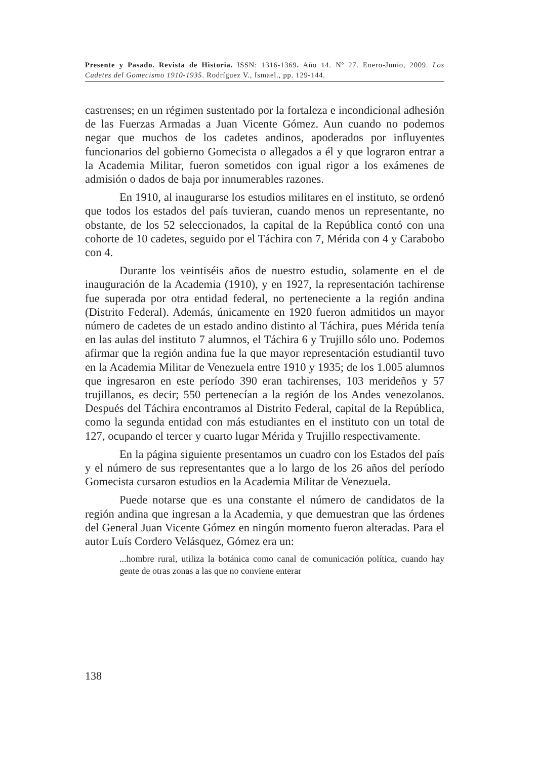Presente y Pasado. Revista de Historia. ISSN: 1316-1369. Año 14. Nº 27. Enero-Junio, 2009. Los Cadetes del Gomecismo 1910-1935. Rodríguez V., Ismael., pp. 129-144.
castrenses; en un régimen sustentado por la fortaleza e incondicional adhesión de las Fuerzas Armadas a Juan Vicente Gómez. Aun cuando no podemos negar que muchos de los cadetes andinos, apoderados por influyentes funcionarios del gobierno Gomecista o allegados a él y que lograron entrar a la Academia Militar, fueron sometidos con igual rigor a los exámenes de admisión o dados de baja por innumerables razones.
En 1910, al inaugurarse los estudios militares en el instituto, se ordenó que todos los estados del país tuvieran, cuando menos un representante, no obstante, de los 52 seleccionados, la capital de la República contó con una cohorte de 10 cadetes, seguido por el Táchira con 7, Mérida con 4 y Carabobo con 4.
Durante los veintiséis años de nuestro estudio, solamente en el de inauguración de la Academia (1910), y en 1927, la representación tachirense fue superada por otra entidad federal, no perteneciente a la región andina (Distrito Federal). Además, únicamente en 1920 fueron admitidos un mayor número de cadetes de un estado andino distinto al Táchira, pues Mérida tenía en las aulas del instituto 7 alumnos, el Táchira 6 y Trujillo sólo uno. Podemos afirmar que la región andina fue la que mayor representación estudiantil tuvo en la Academia Militar de Venezuela entre 1910 y 1935; de los 1.005 alumnos que ingresaron en este período 390 eran tachirenses, 103 merideños y 57 trujillanos, es decir; 550 pertenecían a la región de los Andes venezolanos. Después del Táchira encontramos al Distrito Federal, capital de la República, como la segunda entidad con más estudiantes en el instituto con un total de 127, ocupando el tercer y cuarto lugar Mérida y Trujillo respectivamente.
En la página siguiente presentamos un cuadro con los Estados del país y el número de sus representantes que a lo largo de los 26 años del período Gomecista cursaron estudios en la Academia Militar de Venezuela.
Puede notarse que es una constante el número de candidatos de la región andina que ingresan a la Academia, y que demuestran que las órdenes del General Juan Vicente Gómez en ningún momento fueron alteradas. Para el autor Luís Cordero Velásquez, Gómez era un:
...hombre rural, utiliza la botánica como canal de comunicación política, cuando hay gente de otras zonas a las que no conviene enterar
138